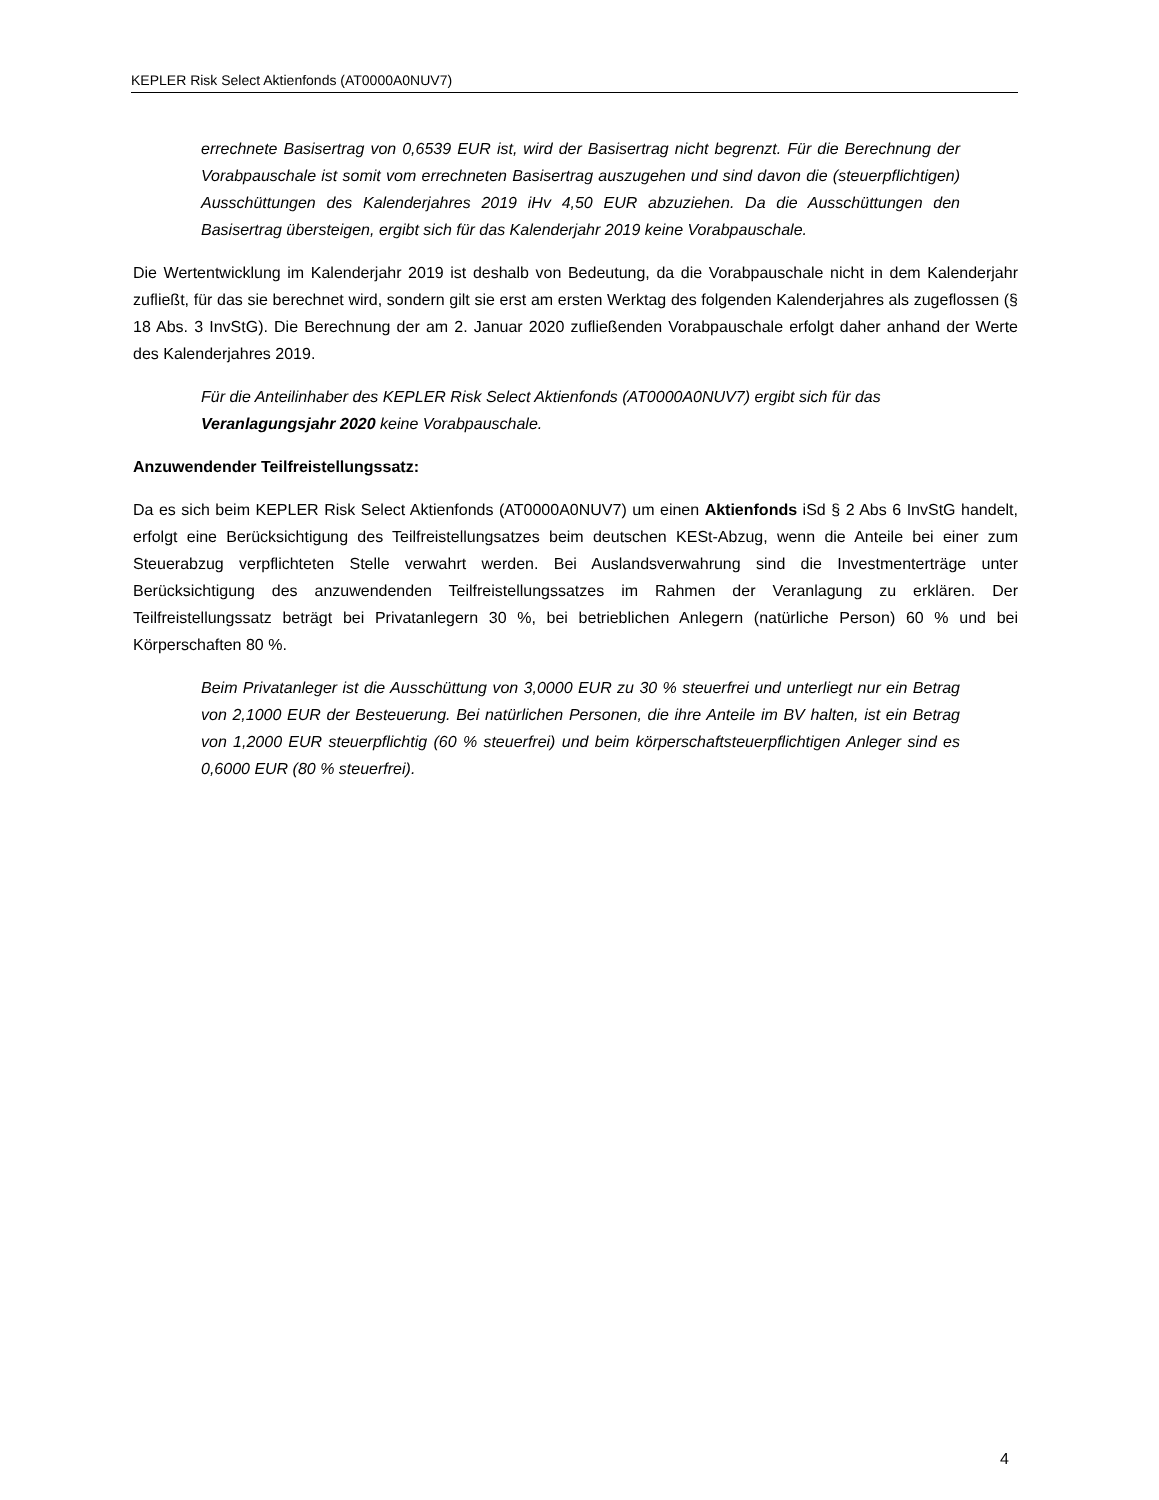KEPLER Risk Select Aktienfonds (AT0000A0NUV7)
errechnete Basisertrag von 0,6539 EUR ist, wird der Basisertrag nicht begrenzt. Für die Berechnung der Vorabpauschale ist somit vom errechneten Basisertrag auszugehen und sind davon die (steuerpflichtigen) Ausschüttungen des Kalenderjahres 2019 iHv 4,50 EUR abzuziehen. Da die Ausschüttungen den Basisertrag übersteigen, ergibt sich für das Kalenderjahr 2019 keine Vorabpauschale.
Die Wertentwicklung im Kalenderjahr 2019 ist deshalb von Bedeutung, da die Vorabpauschale nicht in dem Kalenderjahr zufließt, für das sie berechnet wird, sondern gilt sie erst am ersten Werktag des folgenden Kalenderjahres als zugeflossen (§ 18 Abs. 3 InvStG). Die Berechnung der am 2. Januar 2020 zufließenden Vorabpauschale erfolgt daher anhand der Werte des Kalenderjahres 2019.
Für die Anteilinhaber des KEPLER Risk Select Aktienfonds (AT0000A0NUV7) ergibt sich für das Veranlagungsjahr 2020 keine Vorabpauschale.
Anzuwendender Teilfreistellungssatz:
Da es sich beim KEPLER Risk Select Aktienfonds (AT0000A0NUV7) um einen Aktienfonds iSd § 2 Abs 6 InvStG handelt, erfolgt eine Berücksichtigung des Teilfreistellungsatzes beim deutschen KESt-Abzug, wenn die Anteile bei einer zum Steuerabzug verpflichteten Stelle verwahrt werden. Bei Auslandsverwahrung sind die Investmenterträge unter Berücksichtigung des anzuwendenden Teilfreistellungssatzes im Rahmen der Veranlagung zu erklären. Der Teilfreistellungssatz beträgt bei Privatanlegern 30 %, bei betrieblichen Anlegern (natürliche Person) 60 % und bei Körperschaften 80 %.
Beim Privatanleger ist die Ausschüttung von 3,0000 EUR zu 30 % steuerfrei und unterliegt nur ein Betrag von 2,1000 EUR der Besteuerung. Bei natürlichen Personen, die ihre Anteile im BV halten, ist ein Betrag von 1,2000 EUR steuerpflichtig (60 % steuerfrei) und beim körperschaftsteuerpflichtigen Anleger sind es 0,6000 EUR (80 % steuerfrei).
4